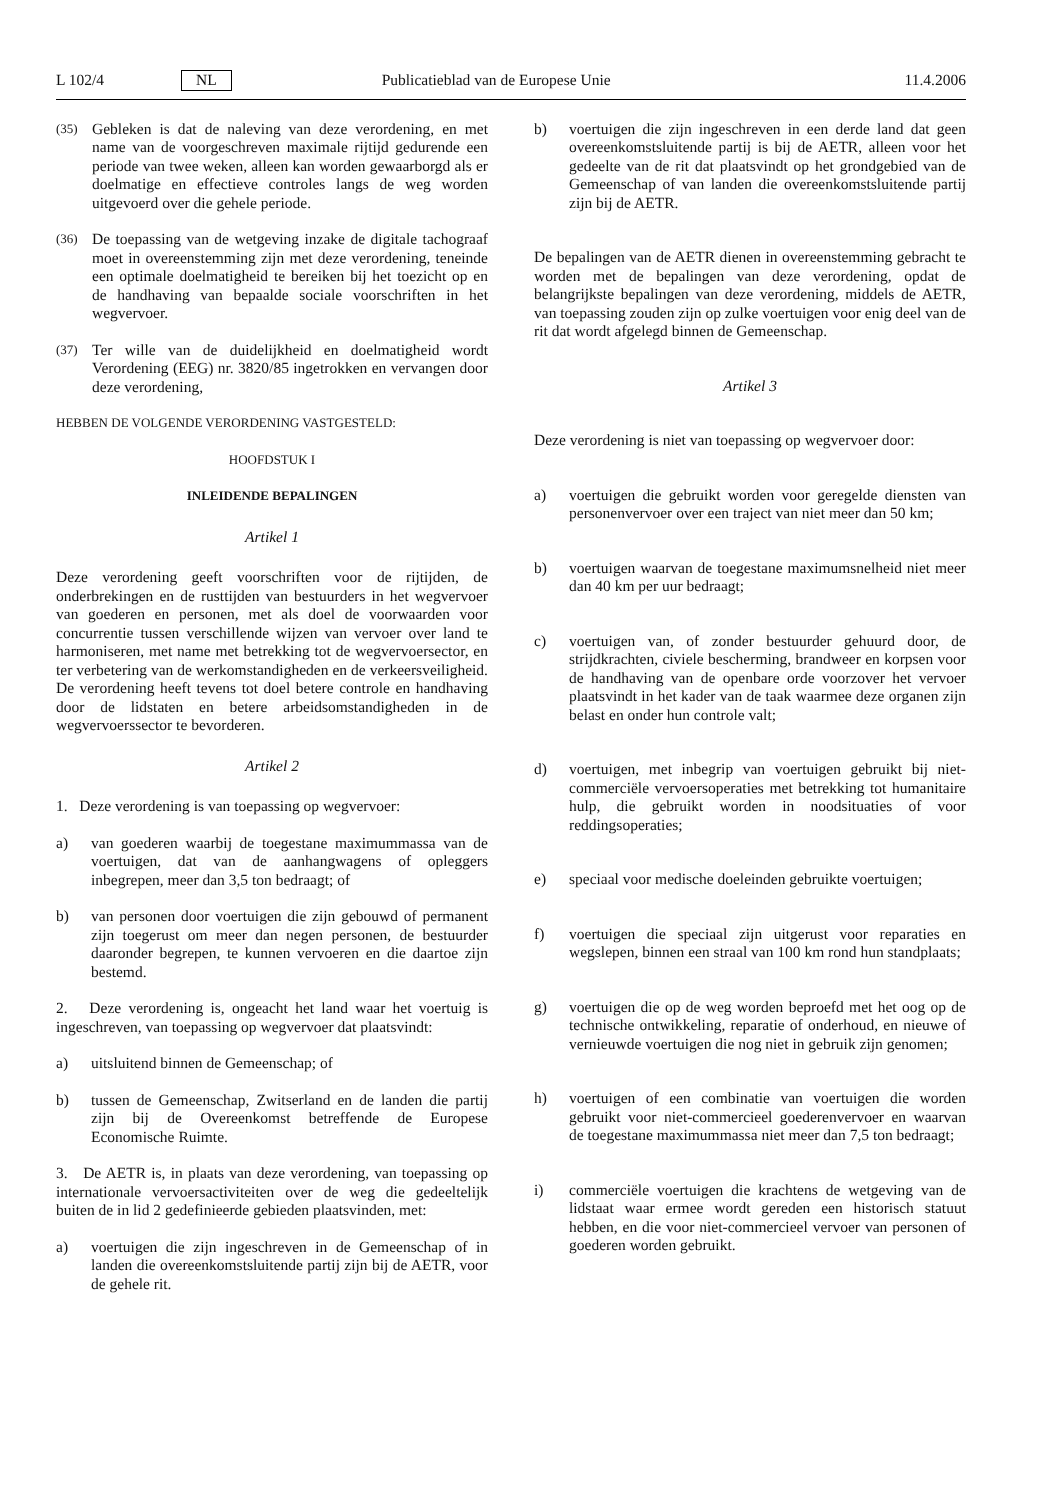L 102/4 NL Publicatieblad van de Europese Unie 11.4.2006
(35) Gebleken is dat de naleving van deze verordening, en met name van de voorgeschreven maximale rijtijd gedurende een periode van twee weken, alleen kan worden gewaarborgd als er doelmatige en effectieve controles langs de weg worden uitgevoerd over die gehele periode.
(36) De toepassing van de wetgeving inzake de digitale tachograaf moet in overeenstemming zijn met deze verordening, teneinde een optimale doelmatigheid te bereiken bij het toezicht op en de handhaving van bepaalde sociale voorschriften in het wegvervoer.
(37) Ter wille van de duidelijkheid en doelmatigheid wordt Verordening (EEG) nr. 3820/85 ingetrokken en vervangen door deze verordening,
HEBBEN DE VOLGENDE VERORDENING VASTGESTELD:
HOOFDSTUK I
INLEIDENDE BEPALINGEN
Artikel 1
Deze verordening geeft voorschriften voor de rijtijden, de onderbrekingen en de rusttijden van bestuurders in het wegvervoer van goederen en personen, met als doel de voorwaarden voor concurrentie tussen verschillende wijzen van vervoer over land te harmoniseren, met name met betrekking tot de wegvervoersector, en ter verbetering van de werkomstandigheden en de verkeersveiligheid. De verordening heeft tevens tot doel betere controle en handhaving door de lidstaten en betere arbeidsomstandigheden in de wegvervoerssector te bevorderen.
Artikel 2
1. Deze verordening is van toepassing op wegvervoer:
a) van goederen waarbij de toegestane maximummassa van de voertuigen, dat van de aanhangwagens of opleggers inbegrepen, meer dan 3,5 ton bedraagt; of
b) van personen door voertuigen die zijn gebouwd of permanent zijn toegerust om meer dan negen personen, de bestuurder daaronder begrepen, te kunnen vervoeren en die daartoe zijn bestemd.
2. Deze verordening is, ongeacht het land waar het voertuig is ingeschreven, van toepassing op wegvervoer dat plaatsvindt:
a) uitsluitend binnen de Gemeenschap; of
b) tussen de Gemeenschap, Zwitserland en de landen die partij zijn bij de Overeenkomst betreffende de Europese Economische Ruimte.
3. De AETR is, in plaats van deze verordening, van toepassing op internationale vervoersactiviteiten over de weg die gedeeltelijk buiten de in lid 2 gedefinieerde gebieden plaatsvinden, met:
a) voertuigen die zijn ingeschreven in de Gemeenschap of in landen die overeenkomstsluitende partij zijn bij de AETR, voor de gehele rit.
b) voertuigen die zijn ingeschreven in een derde land dat geen overeenkomstsluitende partij is bij de AETR, alleen voor het gedeelte van de rit dat plaatsvindt op het grondgebied van de Gemeenschap of van landen die overeenkomstsluitende partij zijn bij de AETR.
De bepalingen van de AETR dienen in overeenstemming gebracht te worden met de bepalingen van deze verordening, opdat de belangrijkste bepalingen van deze verordening, middels de AETR, van toepassing zouden zijn op zulke voertuigen voor enig deel van de rit dat wordt afgelegd binnen de Gemeenschap.
Artikel 3
Deze verordening is niet van toepassing op wegvervoer door:
a) voertuigen die gebruikt worden voor geregelde diensten van personenvervoer over een traject van niet meer dan 50 km;
b) voertuigen waarvan de toegestane maximumsnelheid niet meer dan 40 km per uur bedraagt;
c) voertuigen van, of zonder bestuurder gehuurd door, de strijdkrachten, civiele bescherming, brandweer en korpsen voor de handhaving van de openbare orde voorzover het vervoer plaatsvindt in het kader van de taak waarmee deze organen zijn belast en onder hun controle valt;
d) voertuigen, met inbegrip van voertuigen gebruikt bij niet-commerciële vervoersoperaties met betrekking tot humanitaire hulp, die gebruikt worden in noodsituaties of voor reddingsoperaties;
e) speciaal voor medische doeleinden gebruikte voertuigen;
f) voertuigen die speciaal zijn uitgerust voor reparaties en wegslepen, binnen een straal van 100 km rond hun standplaats;
g) voertuigen die op de weg worden beproefd met het oog op de technische ontwikkeling, reparatie of onderhoud, en nieuwe of vernieuwde voertuigen die nog niet in gebruik zijn genomen;
h) voertuigen of een combinatie van voertuigen die worden gebruikt voor niet-commercieel goederenvervoer en waarvan de toegestane maximummassa niet meer dan 7,5 ton bedraagt;
i) commerciële voertuigen die krachtens de wetgeving van de lidstaat waar ermee wordt gereden een historisch statuut hebben, en die voor niet-commercieel vervoer van personen of goederen worden gebruikt.